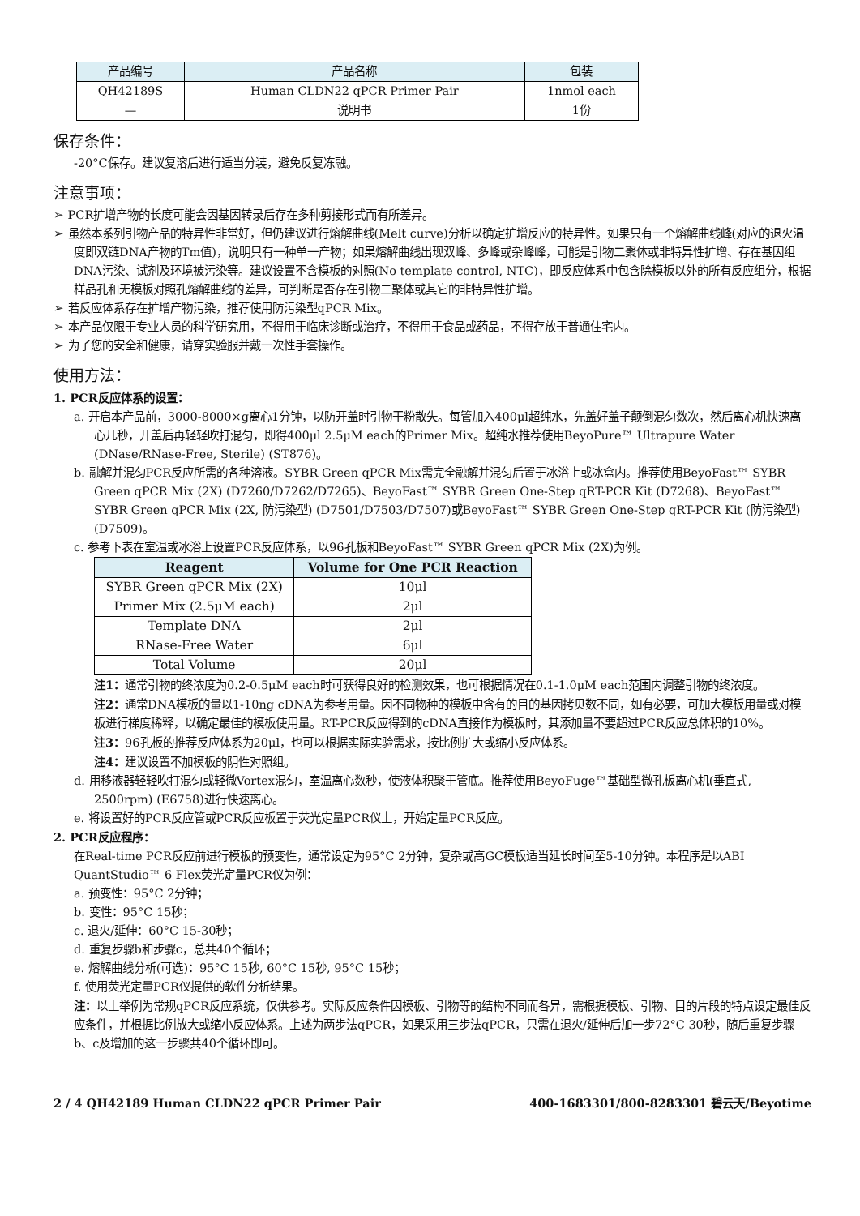| 产品编号 | 产品名称 | 包装 |
| --- | --- | --- |
| QH42189S | Human CLDN22 qPCR Primer Pair | 1nmol each |
| — | 说明书 | 1份 |
保存条件：
-20°C保存。建议复溶后进行适当分装，避免反复冻融。
注意事项：
➢ PCR扩增产物的长度可能会因基因转录后存在多种剪接形式而有所差异。
➢ 虽然本系列引物产品的特异性非常好，但仍建议进行熔解曲线(Melt curve)分析以确定扩增反应的特异性。如果只有一个熔解曲线峰(对应的退火温度即双链DNA产物的Tm值)，说明只有一种单一产物；如果熔解曲线出现双峰、多峰或杂峰峰，可能是引物二聚体或非特异性扩增、存在基因组DNA污染、试剂及环境被污染等。建议设置不含模板的对照(No template control, NTC)，即反应体系中包含除模板以外的所有反应组分，根据样品孔和无模板对照孔熔解曲线的差异，可判断是否存在引物二聚体或其它的非特异性扩增。
➢ 若反应体系存在扩增产物污染，推荐使用防污染型qPCR Mix。
➢ 本产品仅限于专业人员的科学研究用，不得用于临床诊断或治疗，不得用于食品或药品，不得存放于普通住宅内。
➢ 为了您的安全和健康，请穿实验服并戴一次性手套操作。
使用方法：
1. PCR反应体系的设置：
a. 开启本产品前，3000-8000×g离心1分钟，以防开盖时引物干粉散失。每管加入400μl超纯水，先盖好盖子颠倒混匀数次，然后离心机快速离心几秒，开盖后再轻轻吹打混匀，即得400μl 2.5μM each的Primer Mix。超纯水推荐使用BeyoPure™ Ultrapure Water (DNase/RNase-Free, Sterile) (ST876)。
b. 融解并混匀PCR反应所需的各种溶液。SYBR Green qPCR Mix需完全融解并混匀后置于冰浴上或冰盒内。推荐使用BeyoFast™ SYBR Green qPCR Mix (2X) (D7260/D7262/D7265)、BeyoFast™ SYBR Green One-Step qRT-PCR Kit (D7268)、BeyoFast™ SYBR Green qPCR Mix (2X, 防污染型) (D7501/D7503/D7507)或BeyoFast™ SYBR Green One-Step qRT-PCR Kit (防污染型) (D7509)。
c. 参考下表在室温或冰浴上设置PCR反应体系，以96孔板和BeyoFast™ SYBR Green qPCR Mix (2X)为例。
| Reagent | Volume for One PCR Reaction |
| --- | --- |
| SYBR Green qPCR Mix (2X) | 10μl |
| Primer Mix (2.5μM each) | 2μl |
| Template DNA | 2μl |
| RNase-Free Water | 6μl |
| Total Volume | 20μl |
注1：通常引物的终浓度为0.2-0.5μM each时可获得良好的检测效果，也可根据情况在0.1-1.0μM each范围内调整引物的终浓度。
注2：通常DNA模板的量以1-10ng cDNA为参考用量。因不同物种的模板中含有的目的基因拷贝数不同，如有必要，可加大模板用量或对模板进行梯度稀释，以确定最佳的模板使用量。RT-PCR反应得到的cDNA直接作为模板时，其添加量不要超过PCR反应总体积的10%。
注3：96孔板的推荐反应体系为20μl，也可以根据实际实验需求，按比例扩大或缩小反应体系。
注4：建议设置不加模板的阴性对照组。
d. 用移液器轻轻吹打混匀或轻微Vortex混匀，室温离心数秒，使液体积聚于管底。推荐使用BeyoFuge™基础型微孔板离心机(垂直式, 2500rpm) (E6758)进行快速离心。
e. 将设置好的PCR反应管或PCR反应板置于荧光定量PCR仪上，开始定量PCR反应。
2. PCR反应程序：
在Real-time PCR反应前进行模板的预变性，通常设定为95°C 2分钟，复杂或高GC模板适当延长时间至5-10分钟。本程序是以ABI QuantStudio™ 6 Flex荧光定量PCR仪为例：
a. 预变性：95°C 2分钟；
b. 变性：95°C 15秒；
c. 退火/延伸：60°C 15-30秒；
d. 重复步骤b和步骤c，总共40个循环；
e. 熔解曲线分析(可选)：95°C 15秒, 60°C 15秒, 95°C 15秒；
f. 使用荧光定量PCR仪提供的软件分析结果。
注：以上举例为常规qPCR反应系统，仅供参考。实际反应条件因模板、引物等的结构不同而各异，需根据模板、引物、目的片段的特点设定最佳反应条件，并根据比例放大或缩小反应体系。上述为两步法qPCR，如果采用三步法qPCR，只需在退火/延伸后加一步72°C 30秒，随后重复步骤b、c及增加的这一步骤共40个循环即可。
2 / 4 QH42189 Human CLDN22 qPCR Primer Pair 400-1683301/800-8283301 碧云天/Beyotime